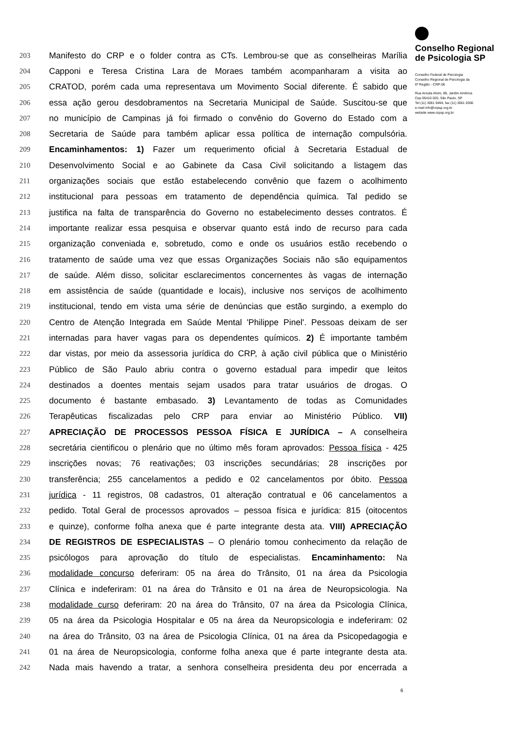Conselho Regional
de Psicologia SP
Conselho Federal de Psicologia
Conselho Regional de Psicologia da
6ª Região - CRP-06
Rua Arruda Alvim, 89, Jardim América
Cep 05410 020, São Paulo, SP
Tel (11) 3061 9494, fax (11) 3061 0306
e-mail info@crpsp.org.br
website www.crpsp.org.br
203 Manifesto do CRP e o folder contra as CTs. Lembrou-se que as conselheiras Marília
204 Capponi e Teresa Cristina Lara de Moraes também acompanharam a visita ao
205 CRATOD, porém cada uma representava um Movimento Social diferente. É sabido que
206 essa ação gerou desdobramentos na Secretaria Municipal de Saúde. Suscitou-se que
207 no município de Campinas já foi firmado o convênio do Governo do Estado com a
208 Secretaria de Saúde para também aplicar essa política de internação compulsória.
209 Encaminhamentos: 1) Fazer um requerimento oficial à Secretaria Estadual de
210 Desenvolvimento Social e ao Gabinete da Casa Civil solicitando a listagem das
211 organizações sociais que estão estabelecendo convênio que fazem o acolhimento
212 institucional para pessoas em tratamento de dependência química. Tal pedido se
213 justifica na falta de transparência do Governo no estabelecimento desses contratos. É
214 importante realizar essa pesquisa e observar quanto está indo de recurso para cada
215 organização conveniada e, sobretudo, como e onde os usuários estão recebendo o
216 tratamento de saúde uma vez que essas Organizações Sociais não são equipamentos
217 de saúde. Além disso, solicitar esclarecimentos concernentes às vagas de internação
218 em assistência de saúde (quantidade e locais), inclusive nos serviços de acolhimento
219 institucional, tendo em vista uma série de denúncias que estão surgindo, a exemplo do
220 Centro de Atenção Integrada em Saúde Mental 'Philippe Pinel'. Pessoas deixam de ser
221 internadas para haver vagas para os dependentes químicos. 2) É importante também
222 dar vistas, por meio da assessoria jurídica do CRP, à ação civil pública que o Ministério
223 Público de São Paulo abriu contra o governo estadual para impedir que leitos
224 destinados a doentes mentais sejam usados para tratar usuários de drogas. O
225 documento é bastante embasado. 3) Levantamento de todas as Comunidades
226 Terapêuticas fiscalizadas pelo CRP para enviar ao Ministério Público. VII)
227 APRECIAÇÃO DE PROCESSOS PESSOA FÍSICA E JURÍDICA – A conselheira
228 secretária cientificou o plenário que no último mês foram aprovados: Pessoa física - 425
229 inscrições novas; 76 reativações; 03 inscrições secundárias; 28 inscrições por
230 transferência; 255 cancelamentos a pedido e 02 cancelamentos por óbito. Pessoa
231 jurídica - 11 registros, 08 cadastros, 01 alteração contratual e 06 cancelamentos a
232 pedido. Total Geral de processos aprovados – pessoa física e jurídica: 815 (oitocentos
233 e quinze), conforme folha anexa que é parte integrante desta ata. VIII) APRECIAÇÃO
234 DE REGISTROS DE ESPECIALISTAS – O plenário tomou conhecimento da relação de
235 psicólogos para aprovação do título de especialistas. Encaminhamento: Na
236 modalidade concurso deferiram: 05 na área do Trânsito, 01 na área da Psicologia
237 Clínica e indeferiram: 01 na área do Trânsito e 01 na área de Neuropsicologia. Na
238 modalidade curso deferiram: 20 na área do Trânsito, 07 na área da Psicologia Clínica,
239 05 na área da Psicologia Hospitalar e 05 na área da Neuropsicologia e indeferiram: 02
240 na área do Trânsito, 03 na área de Psicologia Clínica, 01 na área da Psicopedagogia e
241 01 na área de Neuropsicologia, conforme folha anexa que é parte integrante desta ata.
242 Nada mais havendo a tratar, a senhora conselheira presidenta deu por encerrada a
6